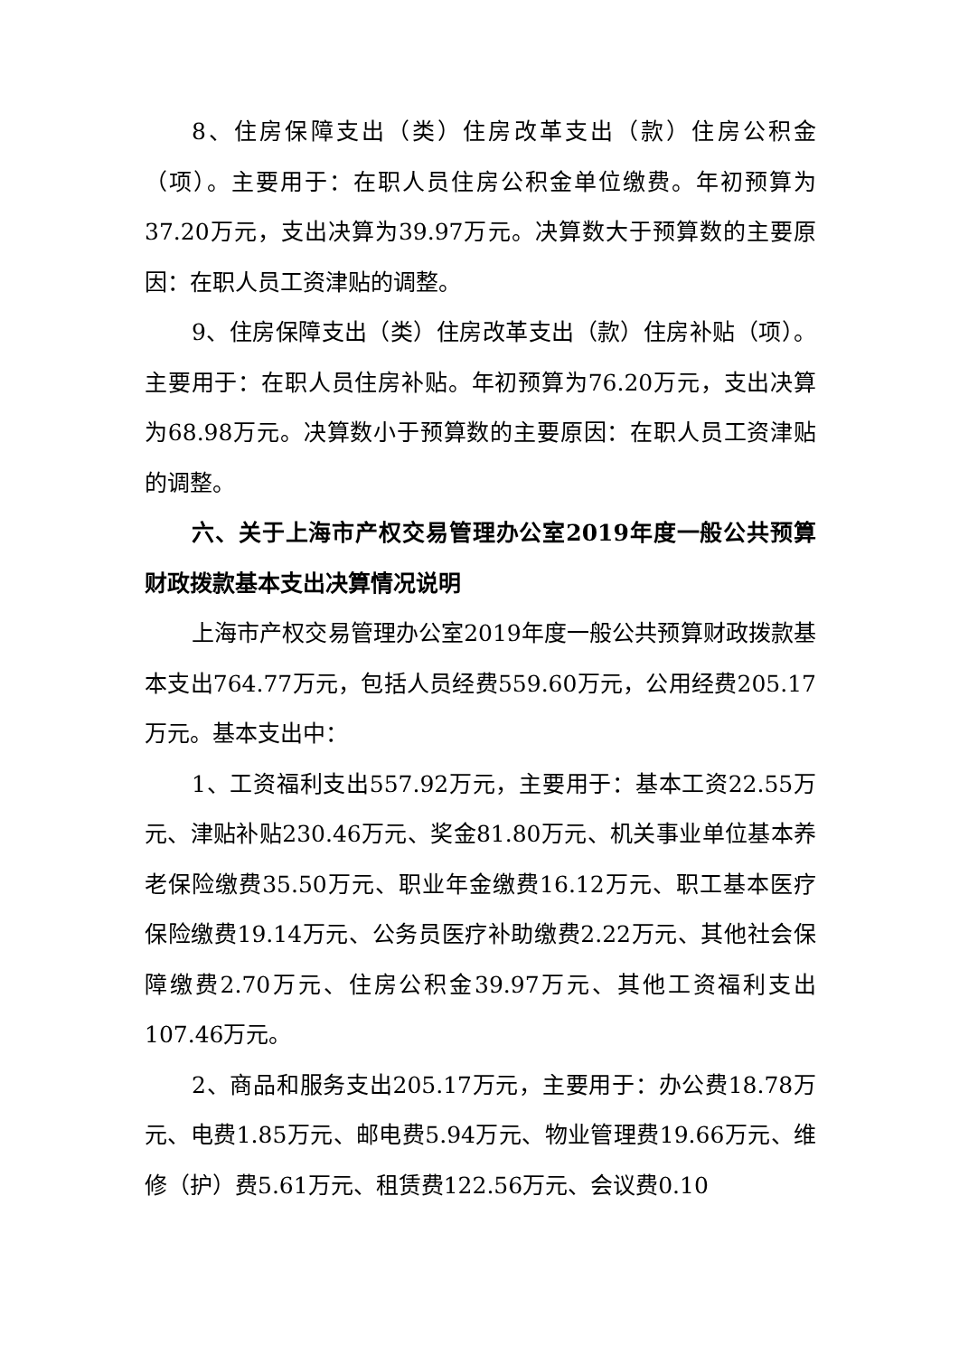8、住房保障支出（类）住房改革支出（款）住房公积金（项）。主要用于：在职人员住房公积金单位缴费。年初预算为37.20万元，支出决算为39.97万元。决算数大于预算数的主要原因：在职人员工资津贴的调整。
9、住房保障支出（类）住房改革支出（款）住房补贴（项）。主要用于：在职人员住房补贴。年初预算为76.20万元，支出决算为68.98万元。决算数小于预算数的主要原因：在职人员工资津贴的调整。
六、关于上海市产权交易管理办公室2019年度一般公共预算财政拨款基本支出决算情况说明
上海市产权交易管理办公室2019年度一般公共预算财政拨款基本支出764.77万元，包括人员经费559.60万元，公用经费205.17万元。基本支出中：
1、工资福利支出557.92万元，主要用于：基本工资22.55万元、津贴补贴230.46万元、奖金81.80万元、机关事业单位基本养老保险缴费35.50万元、职业年金缴费16.12万元、职工基本医疗保险缴费19.14万元、公务员医疗补助缴费2.22万元、其他社会保障缴费2.70万元、住房公积金39.97万元、其他工资福利支出107.46万元。
2、商品和服务支出205.17万元，主要用于：办公费18.78万元、电费1.85万元、邮电费5.94万元、物业管理费19.66万元、维修（护）费5.61万元、租赁费122.56万元、会议费0.10